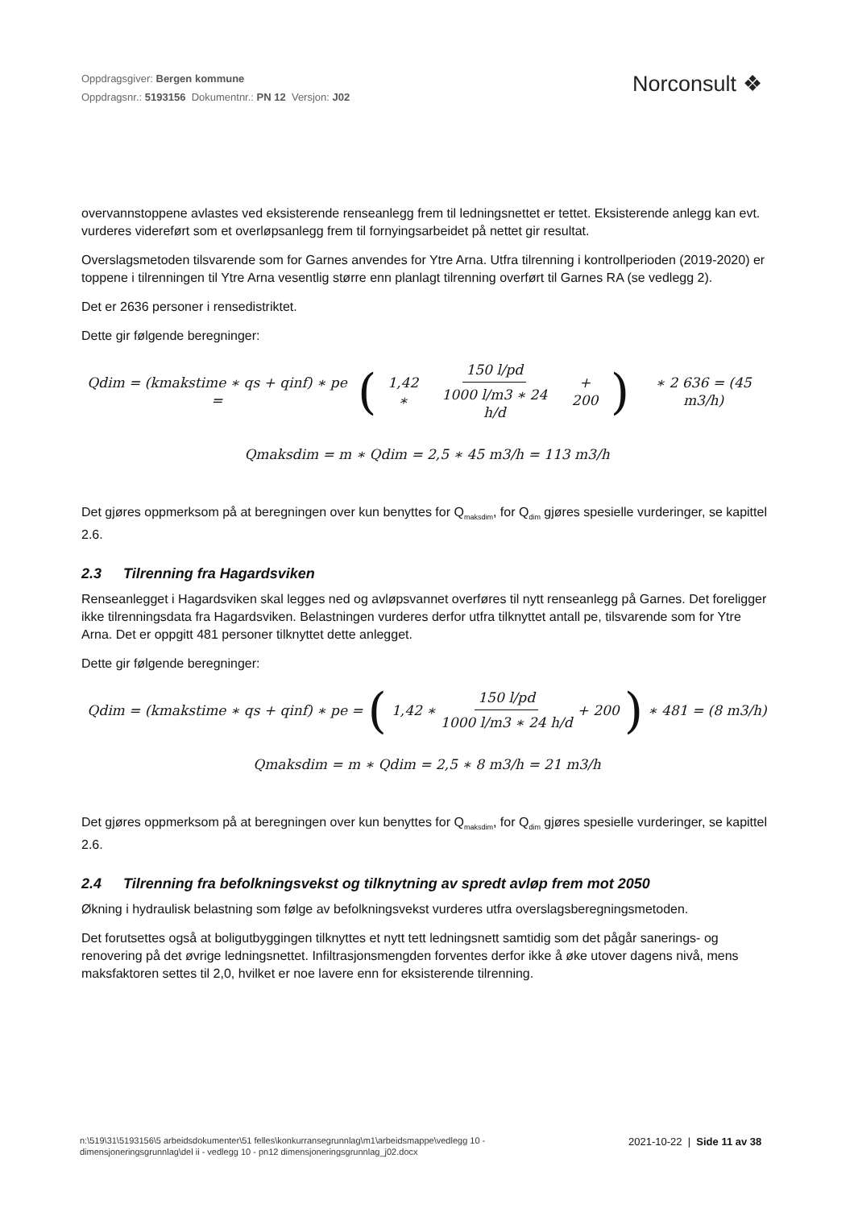Oppdragsgiver: Bergen kommune
Oppdragsnr.: 5193156 Dokumentnr.: PN 12 Versjon: J02
Norconsult ❖
overvannstoppene avlastes ved eksisterende renseanlegg frem til ledningsnettet er tettet. Eksisterende anlegg kan evt. vurderes videreført som et overløpsanlegg frem til fornyingsarbeidet på nettet gir resultat.
Overslagsmetoden tilsvarende som for Garnes anvendes for Ytre Arna. Utfra tilrenning i kontrollperioden (2019-2020) er toppene i tilrenningen til Ytre Arna vesentlig større enn planlagt tilrenning overført til Garnes RA (se vedlegg 2).
Det er 2636 personer i rensedistriktet.
Dette gir følgende beregninger:
Qdim = (kmakstime ∗ qs + qinf) ∗ pe = ( 1,42 ∗ 150 l/pd 1000 l/m3 ∗ 24 h/d + 200 ) ∗ 2 636 = (45 m3/h)
Qmaksdim = m ∗ Qdim = 2,5 ∗ 45 m3/h = 113 m3/h
Det gjøres oppmerksom på at beregningen over kun benyttes for Q<sub>maksdim</sub>, for Q<sub>dim</sub> gjøres spesielle vurderinger, se kapittel 2.6.
2.3 Tilrenning fra Hagardsviken
Renseanlegget i Hagardsviken skal legges ned og avløpsvannet overføres til nytt renseanlegg på Garnes. Det foreligger ikke tilrenningsdata fra Hagardsviken. Belastningen vurderes derfor utfra tilknyttet antall pe, tilsvarende som for Ytre Arna. Det er oppgitt 481 personer tilknyttet dette anlegget.
Dette gir følgende beregninger:
Qdim = (kmakstime ∗ qs + qinf) ∗ pe = ( 1,42 ∗ 150 l/pd 1000 l/m3 ∗ 24 h/d + 200 ) ∗ 481 = (8 m3/h)
Qmaksdim = m ∗ Qdim = 2,5 ∗ 8 m3/h = 21 m3/h
Det gjøres oppmerksom på at beregningen over kun benyttes for Q<sub>maksdim</sub>, for Q<sub>dim</sub> gjøres spesielle vurderinger, se kapittel 2.6.
2.4 Tilrenning fra befolkningsvekst og tilknytning av spredt avløp frem mot 2050
Økning i hydraulisk belastning som følge av befolkningsvekst vurderes utfra overslagsberegningsmetoden.
Det forutsettes også at boligutbyggingen tilknyttes et nytt tett ledningsnett samtidig som det pågår sanerings- og renovering på det øvrige ledningsnettet. Infiltrasjonsmengden forventes derfor ikke å øke utover dagens nivå, mens maksfaktoren settes til 2,0, hvilket er noe lavere enn for eksisterende tilrenning.
n:\519\31\5193156\5 arbeidsdokumenter\51 felles\konkurransegrunnlag\m1\arbeidsmappe\vedlegg 10 - dimensjoneringsgrunnlag\del ii - vedlegg 10 - pn12 dimensjoneringsgrunnlag_j02.docx
2021-10-22 | Side 11 av 38